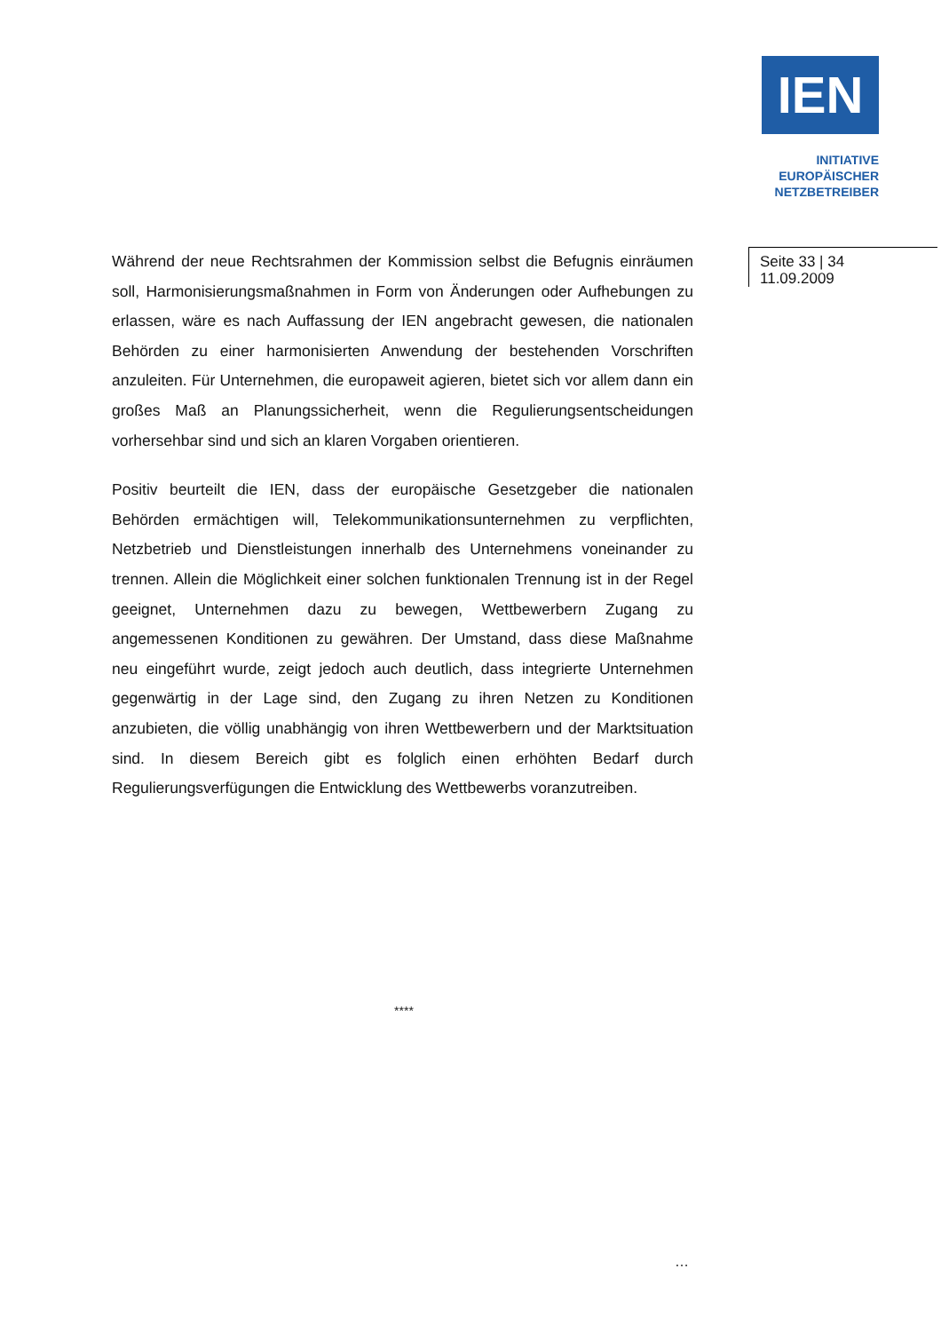IEN
INITIATIVE
EUROPÄISCHER
NETZBETREIBER
Während der neue Rechtsrahmen der Kommission selbst die Befugnis einräumen soll, Harmonisierungsmaßnahmen in Form von Änderungen oder Aufhebungen zu erlassen, wäre es nach Auffassung der IEN angebracht gewesen, die nationalen Behörden zu einer harmonisierten Anwendung der bestehenden Vorschriften anzuleiten. Für Unternehmen, die europaweit agieren, bietet sich vor allem dann ein großes Maß an Planungssicherheit, wenn die Regulierungsentscheidungen vorhersehbar sind und sich an klaren Vorgaben orientieren.
Positiv beurteilt die IEN, dass der europäische Gesetzgeber die nationalen Behörden ermächtigen will, Telekommunikationsunternehmen zu verpflichten, Netzbetrieb und Dienstleistungen innerhalb des Unternehmens voneinander zu trennen. Allein die Möglichkeit einer solchen funktionalen Trennung ist in der Regel geeignet, Unternehmen dazu zu bewegen, Wettbewerbern Zugang zu angemessenen Konditionen zu gewähren. Der Umstand, dass diese Maßnahme neu eingeführt wurde, zeigt jedoch auch deutlich, dass integrierte Unternehmen gegenwärtig in der Lage sind, den Zugang zu ihren Netzen zu Konditionen anzubieten, die völlig unabhängig von ihren Wettbewerbern und der Marktsituation sind. In diesem Bereich gibt es folglich einen erhöhten Bedarf durch Regulierungsverfügungen die Entwicklung des Wettbewerbs voranzutreiben.
Seite 33 | 34
11.09.2009
****
…